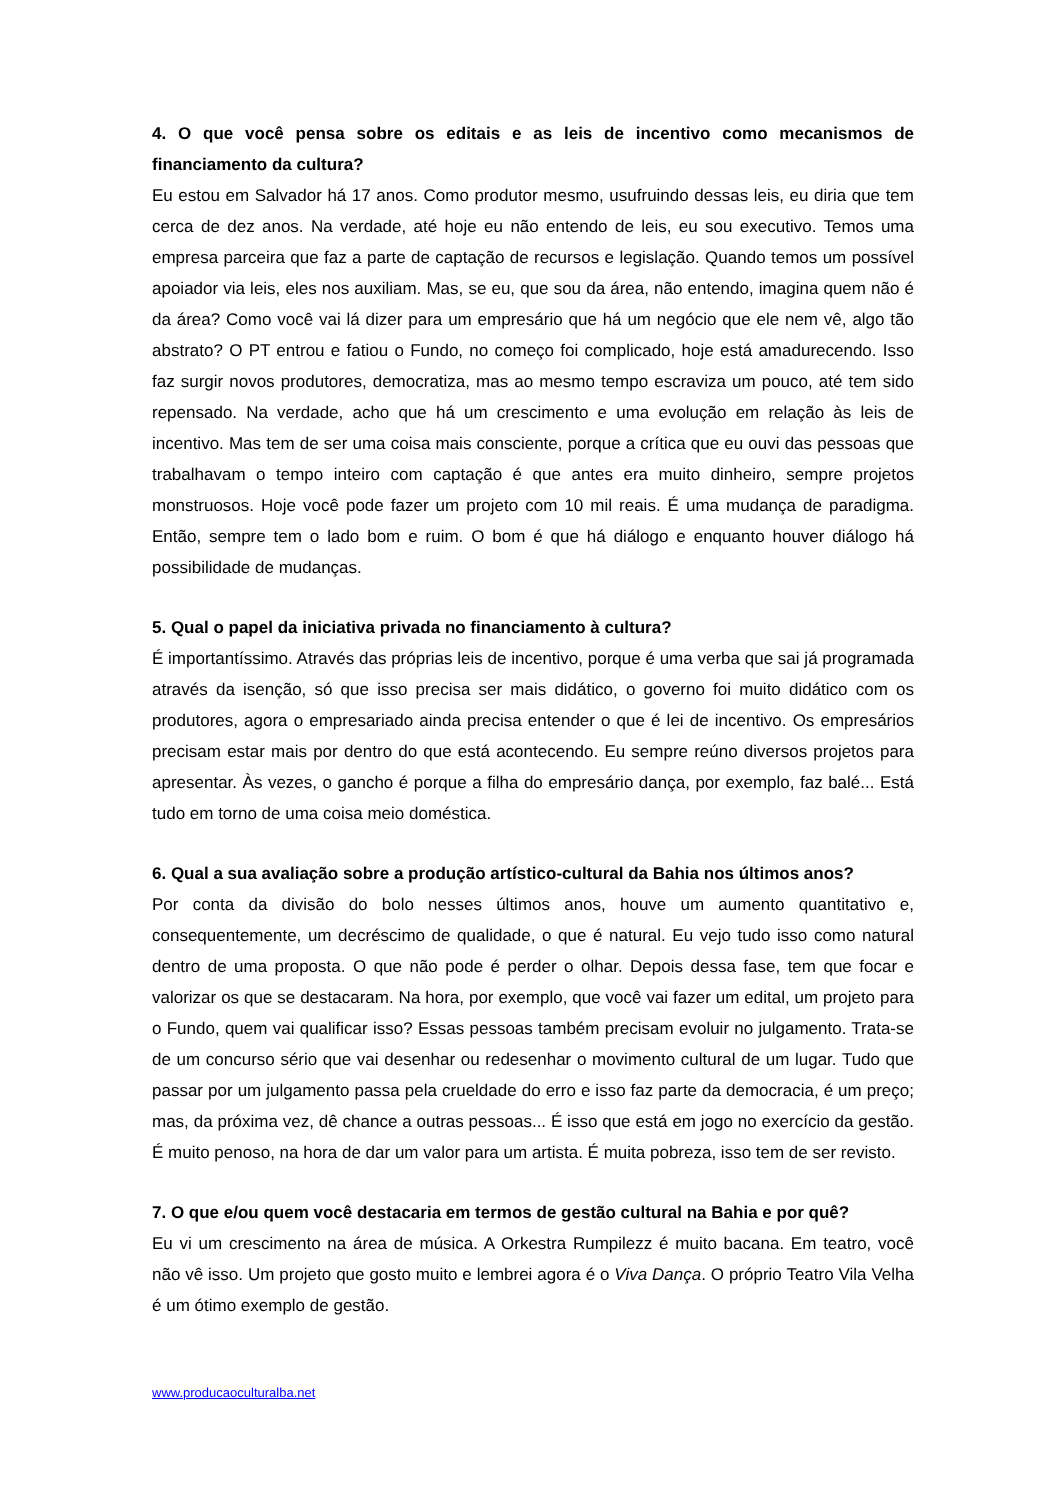4. O que você pensa sobre os editais e as leis de incentivo como mecanismos de financiamento da cultura?
Eu estou em Salvador há 17 anos. Como produtor mesmo, usufruindo dessas leis, eu diria que tem cerca de dez anos. Na verdade, até hoje eu não entendo de leis, eu sou executivo. Temos uma empresa parceira que faz a parte de captação de recursos e legislação. Quando temos um possível apoiador via leis, eles nos auxiliam. Mas, se eu, que sou da área, não entendo, imagina quem não é da área? Como você vai lá dizer para um empresário que há um negócio que ele nem vê, algo tão abstrato? O PT entrou e fatiou o Fundo, no começo foi complicado, hoje está amadurecendo. Isso faz surgir novos produtores, democratiza, mas ao mesmo tempo escraviza um pouco, até tem sido repensado. Na verdade, acho que há um crescimento e uma evolução em relação às leis de incentivo. Mas tem de ser uma coisa mais consciente, porque a crítica que eu ouvi das pessoas que trabalhavam o tempo inteiro com captação é que antes era muito dinheiro, sempre projetos monstruosos. Hoje você pode fazer um projeto com 10 mil reais. É uma mudança de paradigma. Então, sempre tem o lado bom e ruim. O bom é que há diálogo e enquanto houver diálogo há possibilidade de mudanças.
5. Qual o papel da iniciativa privada no financiamento à cultura?
É importantíssimo. Através das próprias leis de incentivo, porque é uma verba que sai já programada através da isenção, só que isso precisa ser mais didático, o governo foi muito didático com os produtores, agora o empresariado ainda precisa entender o que é lei de incentivo. Os empresários precisam estar mais por dentro do que está acontecendo. Eu sempre reúno diversos projetos para apresentar. Às vezes, o gancho é porque a filha do empresário dança, por exemplo, faz balé... Está tudo em torno de uma coisa meio doméstica.
6. Qual a sua avaliação sobre a produção artístico-cultural da Bahia nos últimos anos?
Por conta da divisão do bolo nesses últimos anos, houve um aumento quantitativo e, consequentemente, um decréscimo de qualidade, o que é natural. Eu vejo tudo isso como natural dentro de uma proposta. O que não pode é perder o olhar. Depois dessa fase, tem que focar e valorizar os que se destacaram. Na hora, por exemplo, que você vai fazer um edital, um projeto para o Fundo, quem vai qualificar isso? Essas pessoas também precisam evoluir no julgamento. Trata-se de um concurso sério que vai desenhar ou redesenhar o movimento cultural de um lugar. Tudo que passar por um julgamento passa pela crueldade do erro e isso faz parte da democracia, é um preço; mas, da próxima vez, dê chance a outras pessoas... É isso que está em jogo no exercício da gestão. É muito penoso, na hora de dar um valor para um artista. É muita pobreza, isso tem de ser revisto.
7. O que e/ou quem você destacaria em termos de gestão cultural na Bahia e por quê?
Eu vi um crescimento na área de música. A Orkestra Rumpilezz é muito bacana. Em teatro, você não vê isso. Um projeto que gosto muito e lembrei agora é o Viva Dança. O próprio Teatro Vila Velha é um ótimo exemplo de gestão.
www.producaoculturalba.net